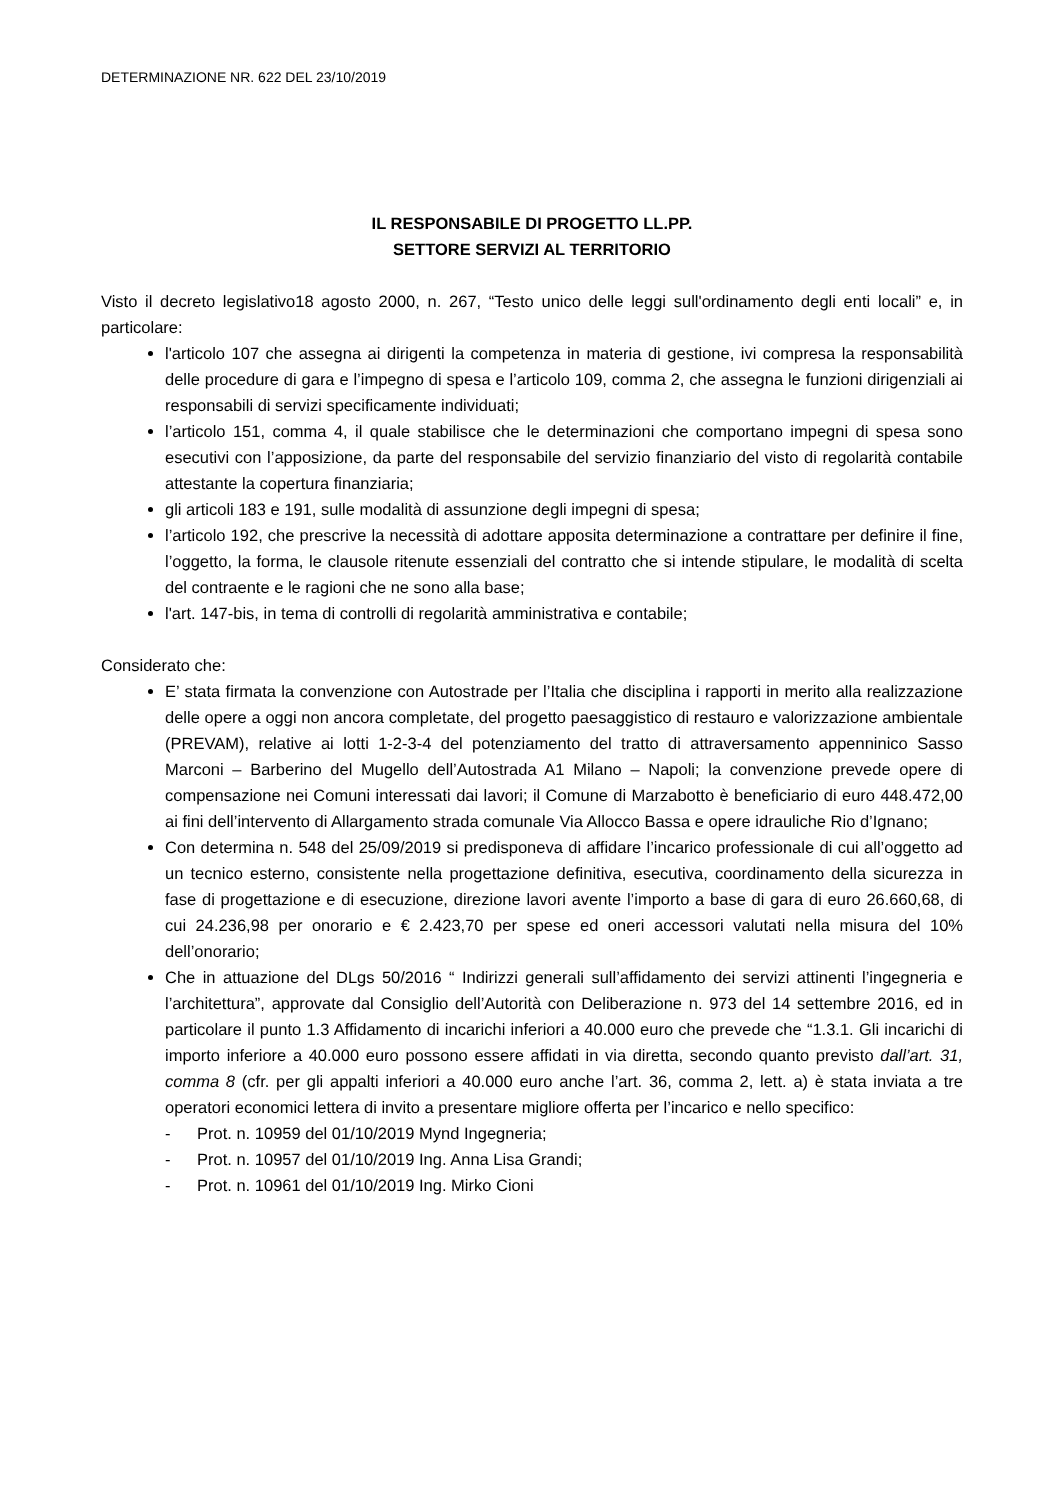DETERMINAZIONE NR. 622 DEL 23/10/2019
IL RESPONSABILE DI PROGETTO LL.PP.
SETTORE SERVIZI AL TERRITORIO
Visto il decreto legislativo18 agosto 2000, n. 267, “Testo unico delle leggi sull'ordinamento degli enti locali” e, in particolare:
l'articolo 107 che assegna ai dirigenti la competenza in materia di gestione, ivi compresa la responsabilità delle procedure di gara e l’impegno di spesa e l’articolo 109, comma 2, che assegna le funzioni dirigenziali ai responsabili di servizi specificamente individuati;
l’articolo 151, comma 4, il quale stabilisce che le determinazioni che comportano impegni di spesa sono esecutivi con l’apposizione, da parte del responsabile del servizio finanziario del visto di regolarità contabile attestante la copertura finanziaria;
gli articoli 183 e 191, sulle modalità di assunzione degli impegni di spesa;
l’articolo 192, che prescrive la necessità di adottare apposita determinazione a contrattare per definire il fine, l’oggetto, la forma, le clausole ritenute essenziali del contratto che si intende stipulare, le modalità di scelta del contraente e le ragioni che ne sono alla base;
l'art. 147-bis, in tema di controlli di regolarità amministrativa e contabile;
Considerato che:
E’ stata firmata la convenzione con Autostrade per l’Italia che disciplina i rapporti in merito alla realizzazione delle opere a oggi non ancora completate, del progetto paesaggistico di restauro e valorizzazione ambientale (PREVAM), relative ai lotti 1-2-3-4 del potenziamento del tratto di attraversamento appenninico Sasso Marconi – Barberino del Mugello dell’Autostrada A1 Milano – Napoli; la convenzione prevede opere di compensazione nei Comuni interessati dai lavori; il Comune di Marzabotto è beneficiario di euro 448.472,00 ai fini dell’intervento di Allargamento strada comunale Via Allocco Bassa e opere idrauliche Rio d’Ignano;
Con determina n. 548 del 25/09/2019 si predisponeva di affidare l’incarico professionale di cui all’oggetto ad un tecnico esterno, consistente nella progettazione definitiva, esecutiva, coordinamento della sicurezza in fase di progettazione e di esecuzione, direzione lavori avente l’importo a base di gara di euro 26.660,68, di cui 24.236,98 per onorario e € 2.423,70 per spese ed oneri accessori valutati nella misura del 10% dell’onorario;
Che in attuazione del DLgs 50/2016 “ Indirizzi generali sull’affidamento dei servizi attinenti l’ingegneria e l’architettura”, approvate dal Consiglio dell’Autorità con Deliberazione n. 973 del 14 settembre 2016, ed in particolare il punto 1.3 Affidamento di incarichi inferiori a 40.000 euro che prevede che “1.3.1. Gli incarichi di importo inferiore a 40.000 euro possono essere affidati in via diretta, secondo quanto previsto dall’art. 31, comma 8 (cfr. per gli appalti inferiori a 40.000 euro anche l’art. 36, comma 2, lett. a) è stata inviata a tre operatori economici lettera di invito a presentare migliore offerta per l’incarico e nello specifico:
- Prot. n. 10959 del 01/10/2019 Mynd Ingegneria;
- Prot. n. 10957 del 01/10/2019 Ing. Anna Lisa Grandi;
- Prot. n. 10961 del 01/10/2019 Ing. Mirko Cioni